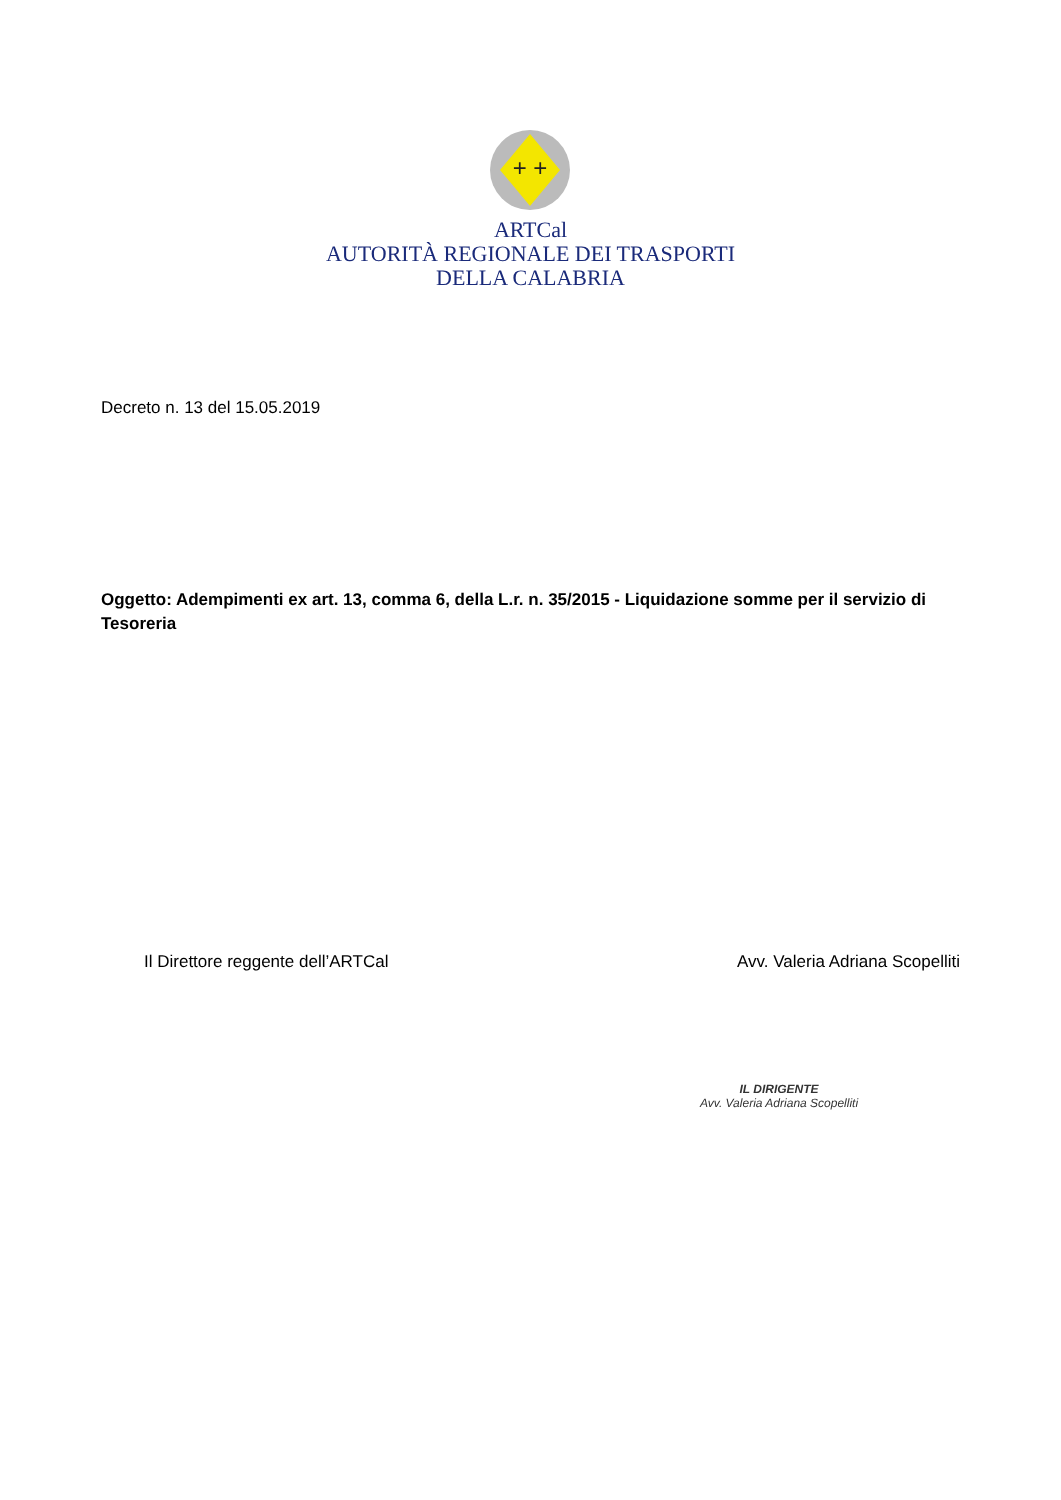+ +
ARTCal
AUTORITÀ REGIONALE DEI TRASPORTI
DELLA CALABRIA
Decreto n. 13 del 15.05.2019
Oggetto: Adempimenti ex art. 13, comma 6, della L.r. n. 35/2015 - Liquidazione somme per il servizio di Tesoreria
Il Direttore reggente dell’ARTCal Avv. Valeria Adriana Scopelliti
IL DIRIGENTE
Avv. Valeria Adriana Scopelliti